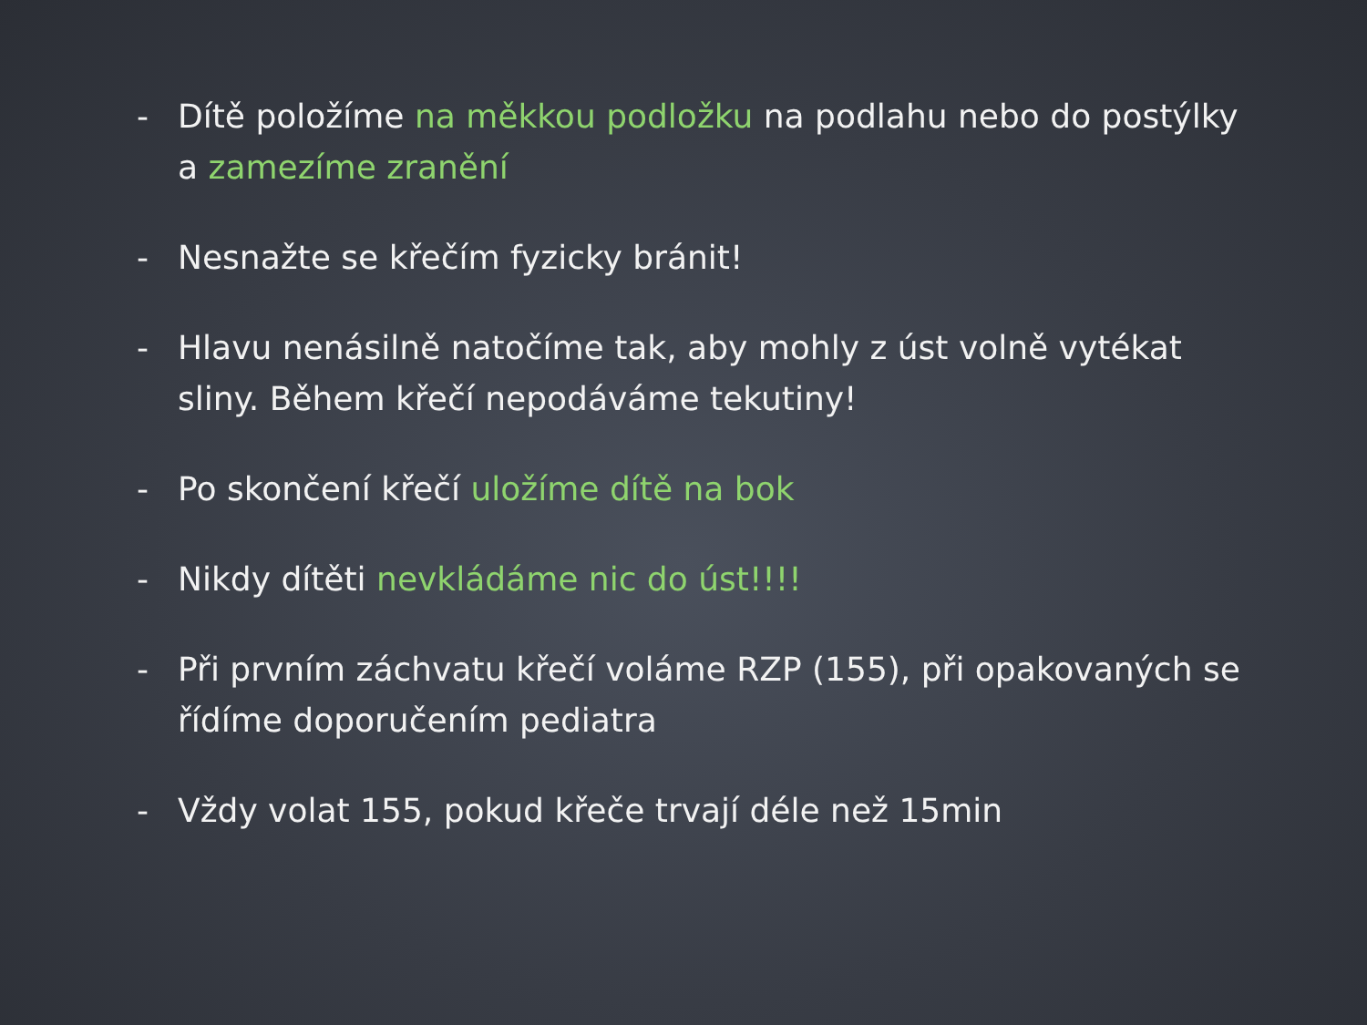- Dítě položíme na měkkou podložku na podlahu nebo do postýlky a zamezíme zranění
- Nesnažte se křečím fyzicky bránit!
- Hlavu nenásilně natočíme tak, aby mohly z úst volně vytékat sliny. Během křečí nepodáváme tekutiny!
- Po skončení křečí uložíme dítě na bok
- Nikdy dítěti nevkládáme nic do úst!!!!
- Při prvním záchvatu křečí voláme RZP (155), při opakovaných se řídíme doporučením pediatra
- Vždy volat 155, pokud křeče trvají déle než 15min